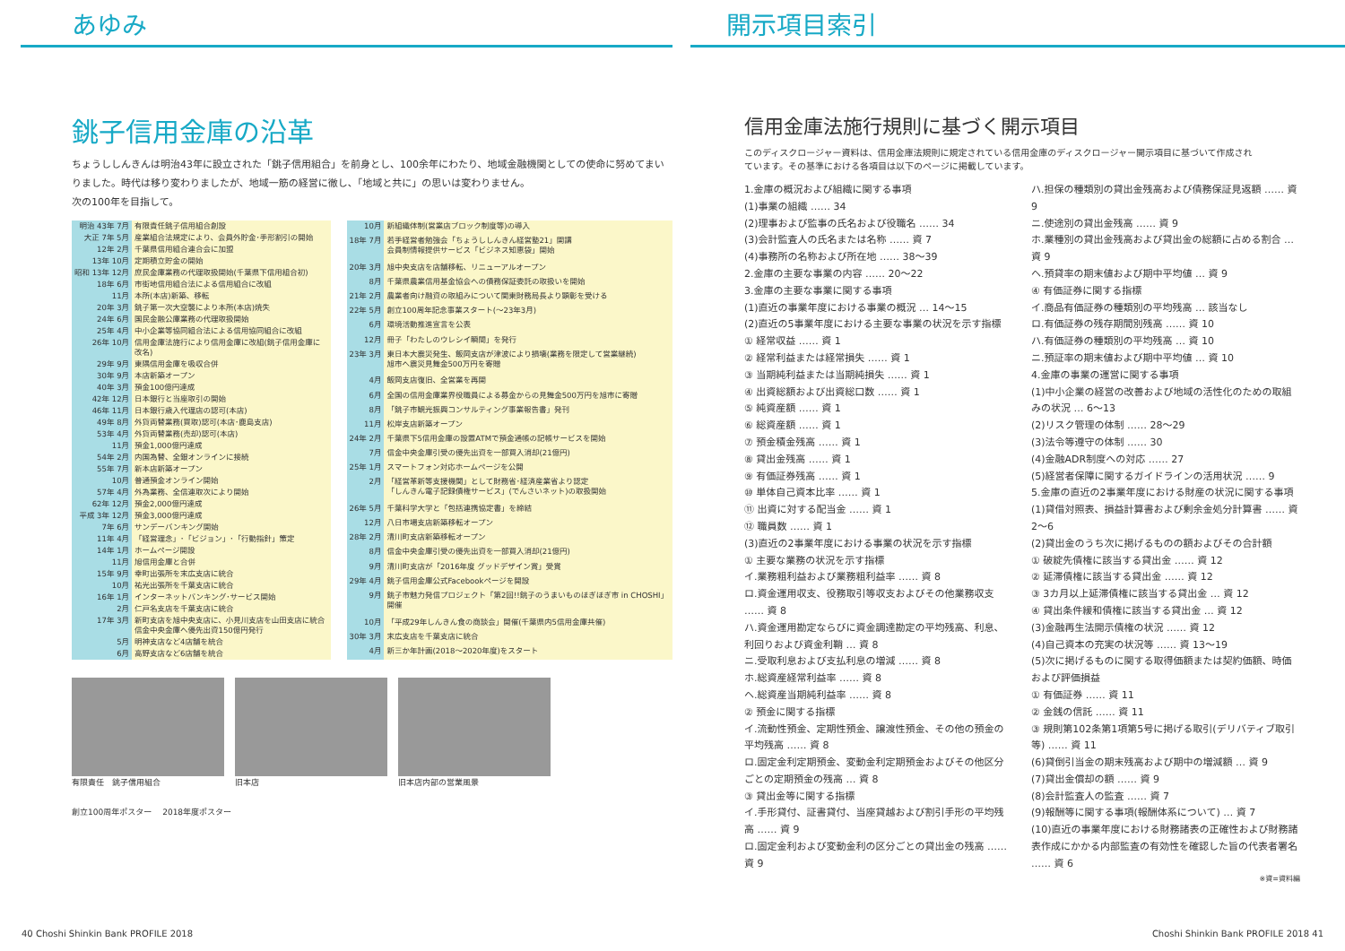あゆみ
銚子信用金庫の沿革
ちょうししんきんは明治43年に設立された「銚子信用組合」を前身とし、100余年にわたり、地域金融機関としての使命に努めてまいりました。時代は移り変わりましたが、地域一筋の経営に徹し、「地域と共に」の思いは変わりません。
次の100年を目指して。
| 明治 43年 7月 | 有限責任銚子信用組合創設 |
| 大正 7年 5月 | 産業組合法規定により、会員外貯金･手形割引の開始 |
| 12年 2月 | 千葉県信用組合連合会に加盟 |
| 13年 10月 | 定期積立貯金の開始 |
| 昭和 13年 12月 | 庶民金庫業務の代理取扱開始(千葉県下信用組合初) |
| 18年 6月 | 市街地信用組合法による信用組合に改組 |
| 11月 | 本所(本店)新築、移転 |
| 20年 3月 | 銚子第一次大空襲により本所(本店)焼失 |
| 24年 6月 | 国民金融公庫業務の代理取扱開始 |
| 25年 4月 | 中小企業等協同組合法による信用協同組合に改組 |
| 26年 10月 | 信用金庫法施行により信用金庫に改組(銚子信用金庫に改名) |
| 29年 9月 | 東隅信用金庫を吸収合併 |
| 30年 9月 | 本店新築オープン |
| 40年 3月 | 預金100億円達成 |
| 42年 12月 | 日本銀行と当座取引の開始 |
| 46年 11月 | 日本銀行歳入代理店の認可(本店) |
| 49年 8月 | 外貨両替業務(買取)認可(本店･鹿島支店) |
| 53年 4月 | 外貨両替業務(売却)認可(本店) |
| 11月 | 預金1,000億円達成 |
| 54年 2月 | 内国為替、全銀オンラインに接続 |
| 55年 7月 | 新本店新築オープン |
| 10月 | 普通預金オンライン開始 |
| 57年 4月 | 外為業務、全信連取次により開始 |
| 62年 12月 | 預金2,000億円達成 |
| 平成 3年 12月 | 預金3,000億円達成 |
| 7年 6月 | サンデーバンキング開始 |
| 11年 4月 | 「経営理念」･「ビジョン」･「行動指針」策定 |
| 14年 1月 | ホームページ開設 |
| 11月 | 旭信用金庫と合併 |
| 15年 9月 | 幸町出張所を末広支店に統合 |
| 10月 | 祐光出張所を千葉支店に統合 |
| 16年 1月 | インターネットバンキング･サービス開始 |
| 2月 | 仁戸名支店を千葉支店に統合 |
| 17年 3月 | 新町支店を旭中央支店に、小見川支店を山田支店に統合 信金中央金庫へ優先出資150億円発行 |
| 5月 | 明神支店など4店舗を統合 |
| 6月 | 高野支店など6店舗を統合 |
| 10月 | 新組織体制(営業店ブロック制度等)の導入 |
| 18年 7月 | 若手経営者勉強会「ちょうししんきん経営塾21」開講 会員制情報提供サービス「ビジネス知恵袋」開始 |
| 20年 3月 | 旭中央支店を店舗移転、リニューアルオープン |
| 8月 | 千葉県農業信用基金協会への債務保証委託の取扱いを開始 |
| 21年 2月 | 農業者向け融資の取組みについて関東財務局長より顕彰を受ける |
| 22年 5月 | 創立100周年記念事業スタート(～23年3月) |
| 6月 | 環境活動推進宣言を公表 |
| 12月 | 冊子「わたしのウレシイ瞬間」を発行 |
| 23年 3月 | 東日本大震災発生、飯岡支店が津波により損壊(業務を限定して営業継続) 旭市へ震災見舞金500万円を寄贈 |
| 4月 | 飯岡支店復旧、全営業を再開 |
| 6月 | 全国の信用金庫業界役職員による募金からの見舞金500万円を旭市に寄贈 |
| 8月 | 「銚子市観光振興コンサルティング事業報告書」発刊 |
| 11月 | 松岸支店新築オープン |
| 24年 2月 | 千葉県下5信用金庫の設置ATMで預金通帳の記帳サービスを開始 |
| 7月 | 信金中央金庫引受の優先出資を一部買入消却(21億円) |
| 25年 1月 | スマートフォン対応ホームページを公開 |
| 2月 | 「経営革新等支援機関」として財務省･経済産業省より認定 「しんきん電子記録債権サービス」(でんさいネット)の取扱開始 |
| 26年 5月 | 千葉科学大学と「包括連携協定書」を締結 |
| 12月 | 八日市場支店新築移転オープン |
| 28年 2月 | 清川町支店新築移転オープン |
| 8月 | 信金中央金庫引受の優先出資を一部買入消却(21億円) |
| 9月 | 清川町支店が「2016年度 グッドデザイン賞」受賞 |
| 29年 4月 | 銚子信用金庫公式Facebookページを開設 |
| 9月 | 銚子市魅力発信プロジェクト「第2回!!銚子のうまいものほぎほぎ市 in CHOSHI」開催 |
| 10月 | 「平成29年しんきん食の商談会」開催(千葉県内5信用金庫共催) |
| 30年 3月 | 末広支店を千葉支店に統合 |
| 4月 | 新三か年計画(2018～2020年度)をスタート |
有限責任　銚子信用組合 旧本店 旧本店内部の営業風景
創立100周年ポスター 2018年度ポスター
40 Choshi Shinkin Bank PROFILE 2018
開示項目索引
信用金庫法施行規則に基づく開示項目
このディスクロージャー資料は、信用金庫法規則に規定されている信用金庫のディスクロージャー開示項目に基づいて作成されています。その基準における各項目は以下のページに掲載しています。
1.金庫の概況および組織に関する事項
(1)事業の組織 …… 34
(2)理事および監事の氏名および役職名 …… 34
(3)会計監査人の氏名または名称 …… 資 7
(4)事務所の名称および所在地 …… 38～39
2.金庫の主要な事業の内容 …… 20～22
3.金庫の主要な事業に関する事項
(1)直近の事業年度における事業の概況 … 14～15
(2)直近の5事業年度における主要な事業の状況を示す指標
① 経常収益 …… 資 1
② 経常利益または経常損失 …… 資 1
③ 当期純利益または当期純損失 …… 資 1
④ 出資総額および出資総口数 …… 資 1
⑤ 純資産額 …… 資 1
⑥ 総資産額 …… 資 1
⑦ 預金積金残高 …… 資 1
⑧ 貸出金残高 …… 資 1
⑨ 有価証券残高 …… 資 1
⑩ 単体自己資本比率 …… 資 1
⑪ 出資に対する配当金 …… 資 1
⑫ 職員数 …… 資 1
(3)直近の2事業年度における事業の状況を示す指標
① 主要な業務の状況を示す指標
イ.業務粗利益および業務粗利益率 …… 資 8
ロ.資金運用収支、役務取引等収支およびその他業務収支 …… 資 8
ハ.資金運用勘定ならびに資金調達勘定の平均残高、利息、利回りおよび資金利鞘 … 資 8
ニ.受取利息および支払利息の増減 …… 資 8
ホ.総資産経常利益率 …… 資 8
ヘ.総資産当期純利益率 …… 資 8
② 預金に関する指標
イ.流動性預金、定期性預金、譲渡性預金、その他の預金の平均残高 …… 資 8
ロ.固定金利定期預金、変動金利定期預金およびその他区分ごとの定期預金の残高 … 資 8
③ 貸出金等に関する指標
イ.手形貸付、証書貸付、当座貸越および割引手形の平均残高 …… 資 9
ロ.固定金利および変動金利の区分ごとの貸出金の残高 …… 資 9
ハ.担保の種類別の貸出金残高および債務保証見返額 …… 資 9
ニ.使途別の貸出金残高 …… 資 9
ホ.業種別の貸出金残高および貸出金の総額に占める割合 … 資 9
ヘ.預貸率の期末値および期中平均値 … 資 9
④ 有価証券に関する指標
イ.商品有価証券の種類別の平均残高 … 該当なし
ロ.有価証券の残存期間別残高 …… 資 10
ハ.有価証券の種類別の平均残高 … 資 10
ニ.預証率の期末値および期中平均値 … 資 10
4.金庫の事業の運営に関する事項
(1)中小企業の経営の改善および地域の活性化のための取組みの状況 … 6～13
(2)リスク管理の体制 …… 28～29
(3)法令等遵守の体制 …… 30
(4)金融ADR制度への対応 …… 27
(5)経営者保障に関するガイドラインの活用状況 …… 9
5.金庫の直近の2事業年度における財産の状況に関する事項
(1)貸借対照表、損益計算書および剰余金処分計算書 …… 資 2～6
(2)貸出金のうち次に掲げるものの額およびその合計額
① 破綻先債権に該当する貸出金 …… 資 12
② 延滞債権に該当する貸出金 …… 資 12
③ 3カ月以上延滞債権に該当する貸出金 … 資 12
④ 貸出条件緩和債権に該当する貸出金 … 資 12
(3)金融再生法開示債権の状況 …… 資 12
(4)自己資本の充実の状況等 …… 資 13～19
(5)次に掲げるものに関する取得価額または契約価額、時価および評価損益
① 有価証券 …… 資 11
② 金銭の信託 …… 資 11
③ 規則第102条第1項第5号に掲げる取引(デリバティブ取引等) …… 資 11
(6)貸倒引当金の期末残高および期中の増減額 … 資 9
(7)貸出金償却の額 …… 資 9
(8)会計監査人の監査 …… 資 7
(9)報酬等に関する事項(報酬体系について) … 資 7
(10)直近の事業年度における財務諸表の正確性および財務諸表作成にかかる内部監査の有効性を確認した旨の代表者署名 …… 資 6
※資=資料編
Choshi Shinkin Bank PROFILE 2018 41